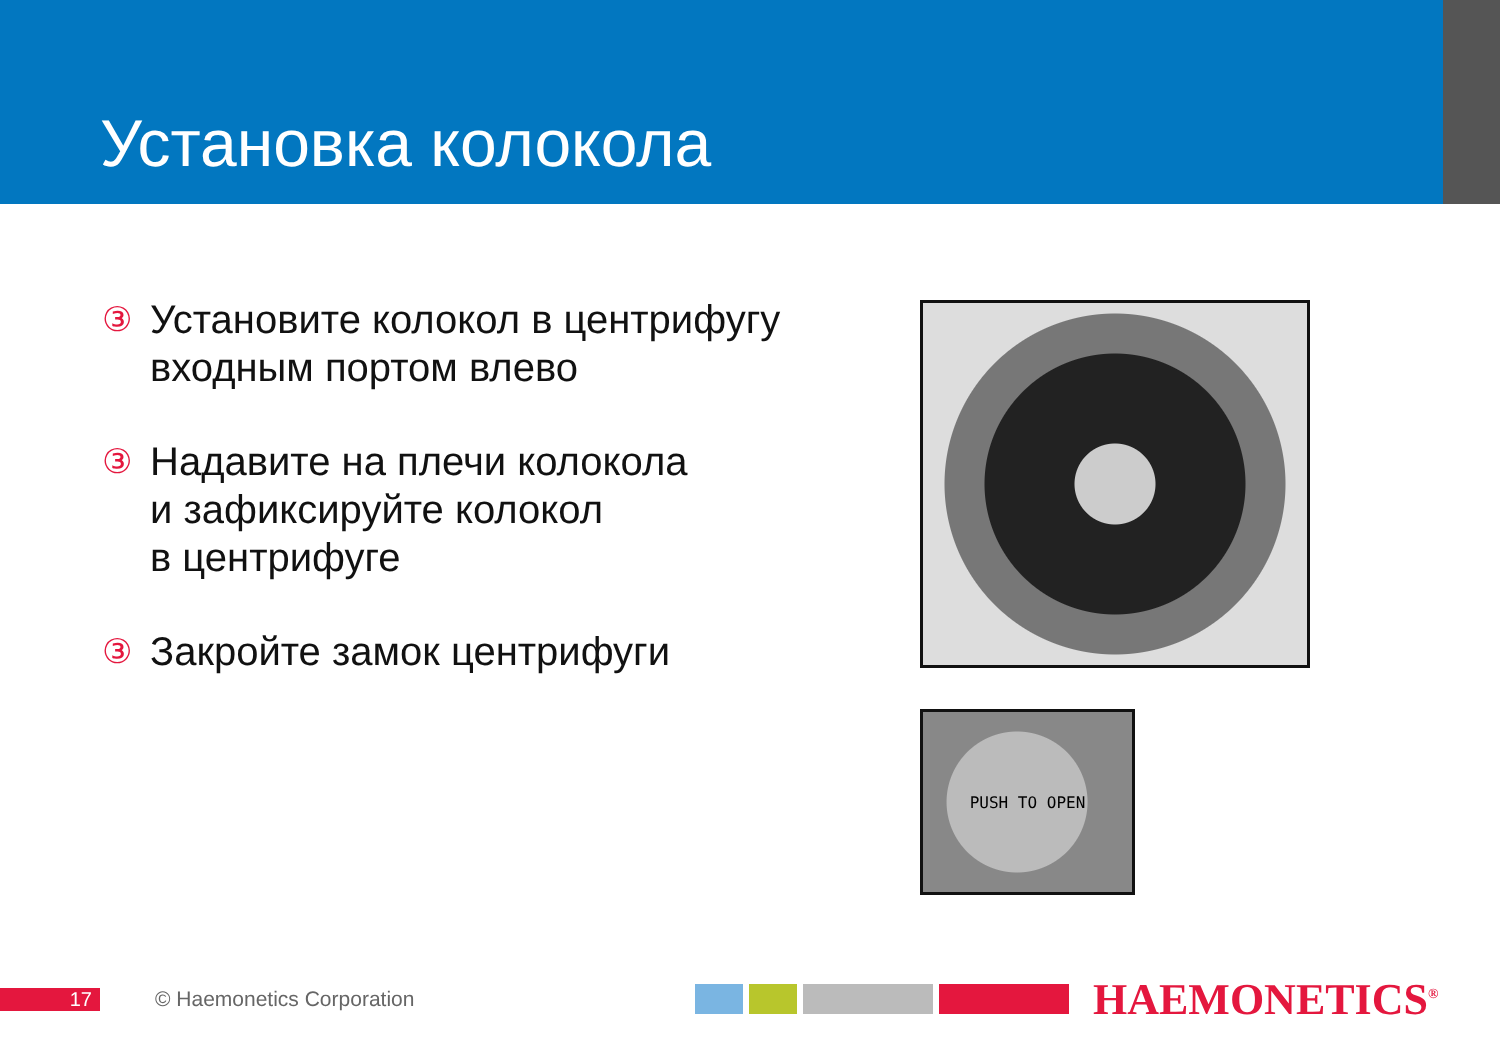Установка колокола
③ Установите колокол в центрифугу входным портом влево
③ Надавите на плечи колокола
и зафиксируйте колокол
в центрифуге
③ Закройте замок центрифуги
PUSH TO OPEN
17 © Haemonetics Corporation
HAEMONETICS<sup>®</sup>